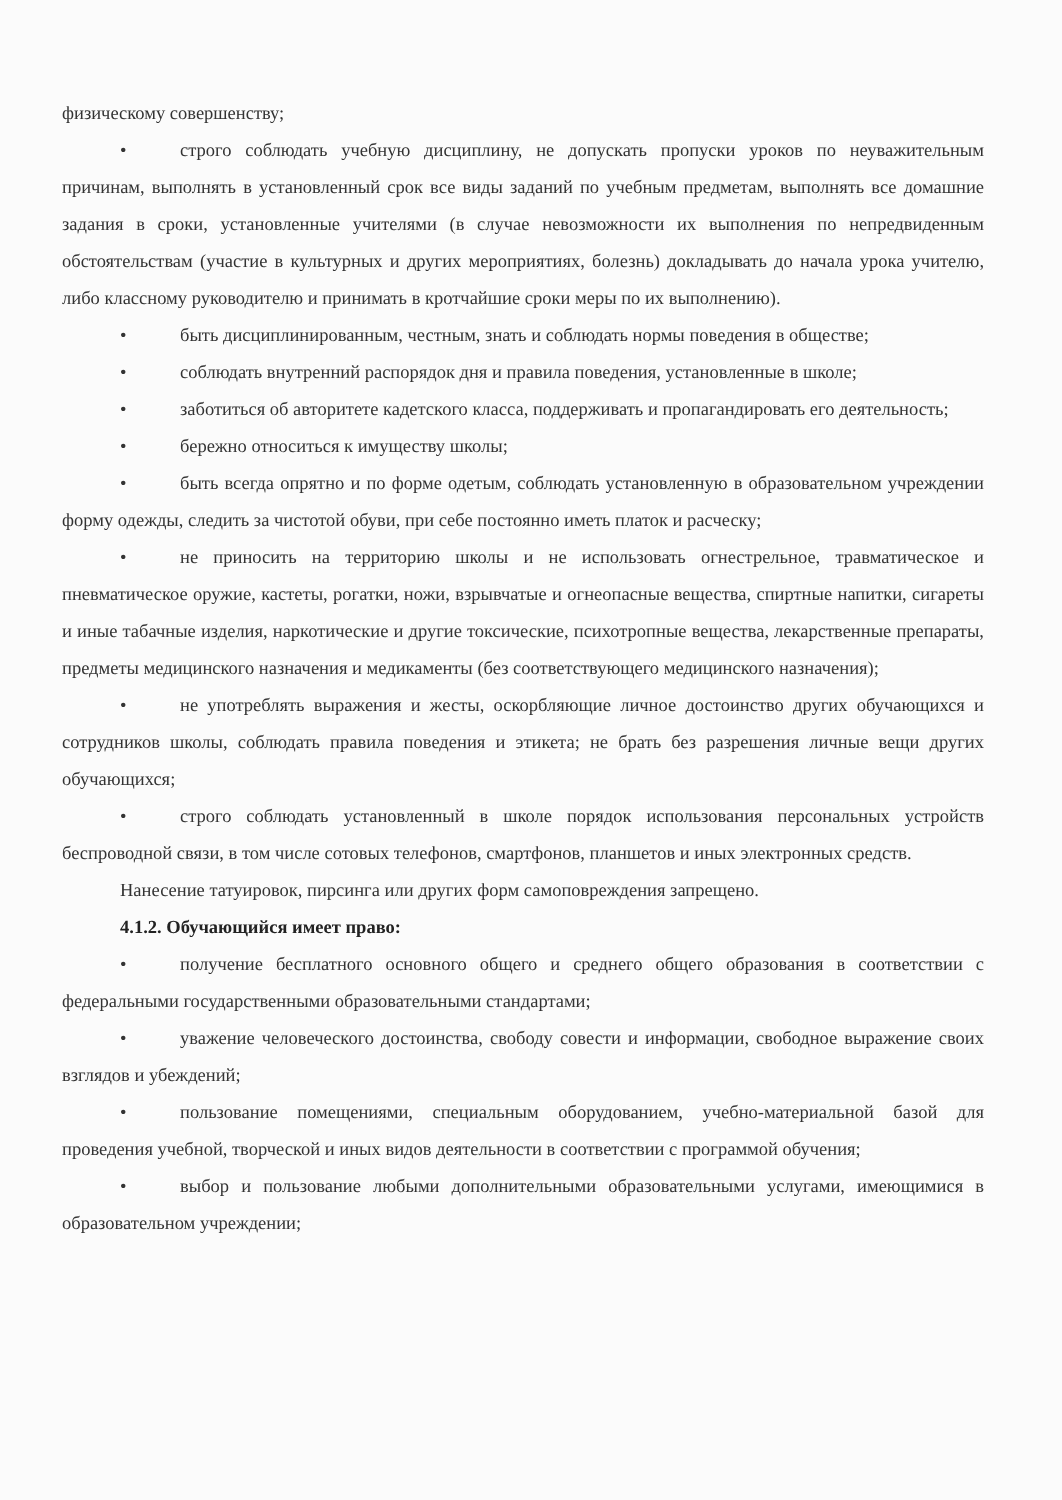физическому совершенству;
• строго соблюдать учебную дисциплину, не допускать пропуски уроков по неуважительным причинам, выполнять в установленный срок все виды заданий по учебным предметам, выполнять все домашние задания в сроки, установленные учителями (в случае невозможности их выполнения по непредвиденным обстоятельствам (участие в культурных и других мероприятиях, болезнь) докладывать до начала урока учителю, либо классному руководителю и принимать в кротчайшие сроки меры по их выполнению).
• быть дисциплинированным, честным, знать и соблюдать нормы поведения в обществе;
• соблюдать внутренний распорядок дня и правила поведения, установленные в школе;
• заботиться об авторитете кадетского класса, поддерживать и пропагандировать его деятельность;
• бережно относиться к имуществу школы;
• быть всегда опрятно и по форме одетым, соблюдать установленную в образовательном учреждении форму одежды, следить за чистотой обуви, при себе постоянно иметь платок и расческу;
• не приносить на территорию школы и не использовать огнестрельное, травматическое и пневматическое оружие, кастеты, рогатки, ножи, взрывчатые и огнеопасные вещества, спиртные напитки, сигареты и иные табачные изделия, наркотические и другие токсические, психотропные вещества, лекарственные препараты, предметы медицинского назначения и медикаменты (без соответствующего медицинского назначения);
• не употреблять выражения и жесты, оскорбляющие личное достоинство других обучающихся и сотрудников школы, соблюдать правила поведения и этикета; не брать без разрешения личные вещи других обучающихся;
• строго соблюдать установленный в школе порядок использования персональных устройств беспроводной связи, в том числе сотовых телефонов, смартфонов, планшетов и иных электронных средств.
Нанесение татуировок, пирсинга или других форм самоповреждения запрещено.
4.1.2. Обучающийся имеет право:
• получение бесплатного основного общего и среднего общего образования в соответствии с федеральными государственными образовательными стандартами;
• уважение человеческого достоинства, свободу совести и информации, свободное выражение своих взглядов и убеждений;
• пользование помещениями, специальным оборудованием, учебно-материальной базой для проведения учебной, творческой и иных видов деятельности в соответствии с программой обучения;
• выбор и пользование любыми дополнительными образовательными услугами, имеющимися в образовательном учреждении;